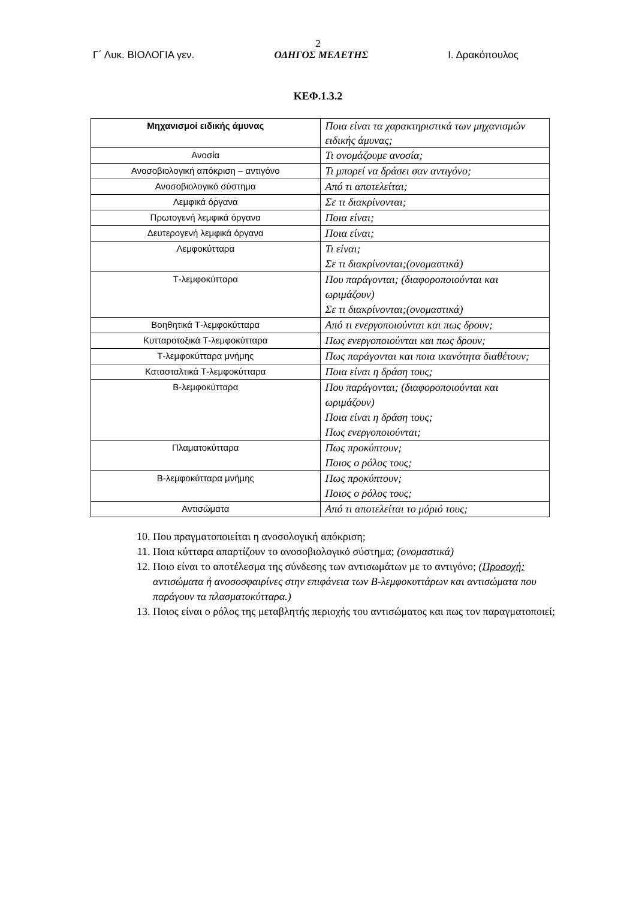2
Γ΄ Λυκ. ΒΙΟΛΟΓΙΑ γεν. ΟΔΗΓΟΣ ΜΕΛΕΤΗΣ Ι. Δρακόπουλος
ΚΕΦ.1.3.2
| Μηχανισμοί ειδικής άμυνας | Ποια είναι τα χαρακτηριστικά των μηχανισμών ειδικής άμυνας; |
| --- | --- |
| Ανοσία | Τι ονομάζουμε ανοσία; |
| Ανοσοβιολογική απόκριση – αντιγόνο | Τι μπορεί να δράσει σαν αντιγόνο; |
| Ανοσοβιολογικό σύστημα | Από τι αποτελείται; |
| Λεμφικά όργανα | Σε τι διακρίνονται; |
| Πρωτογενή λεμφικά όργανα | Ποια είναι; |
| Δευτερογενή λεμφικά όργανα | Ποια είναι; |
| Λεμφοκύτταρα | Τι είναι; Σε τι διακρίνονται;(ονομαστικά) |
| Τ-λεμφοκύτταρα | Που παράγονται; (διαφοροποιούνται και ωριμάζουν) Σε τι διακρίνονται;(ονομαστικά) |
| Βοηθητικά Τ-λεμφοκύτταρα | Από τι ενεργοποιούνται και πως δρουν; |
| Κυτταροτοξικά Τ-λεμφοκύτταρα | Πως ενεργοποιούνται και πως δρουν; |
| Τ-λεμφοκύτταρα μνήμης | Πως παράγονται και ποια ικανότητα διαθέτουν; |
| Κατασταλτικά Τ-λεμφοκύτταρα | Ποια είναι η δράση τους; |
| Β-λεμφοκύτταρα | Που παράγονται; (διαφοροποιούνται και ωριμάζουν) Ποια είναι η δράση τους; Πως ενεργοποιούνται; |
| Πλαματοκύτταρα | Πως προκύπτουν; Ποιος ο ρόλος τους; |
| Β-λεμφοκύτταρα μνήμης | Πως προκύπτουν; Ποιος ο ρόλος τους; |
| Αντισώματα | Από τι αποτελείται το μόριό τους; |
10. Που πραγματοποιείται η ανοσολογική απόκριση;
11. Ποια κύτταρα απαρτίζουν το ανοσοβιολογικό σύστημα; (ονομαστικά)
12. Ποιο είναι το αποτέλεσμα της σύνδεσης των αντισωμάτων με το αντιγόνο; (Προσοχή: αντισώματα ή ανοσοσφαιρίνες στην επιφάνεια των Β-λεμφοκυττάρων και αντισώματα που παράγουν τα πλασματοκύτταρα.)
13. Ποιος είναι ο ρόλος της μεταβλητής περιοχής του αντισώματος και πως τον παραγματοποιεί;